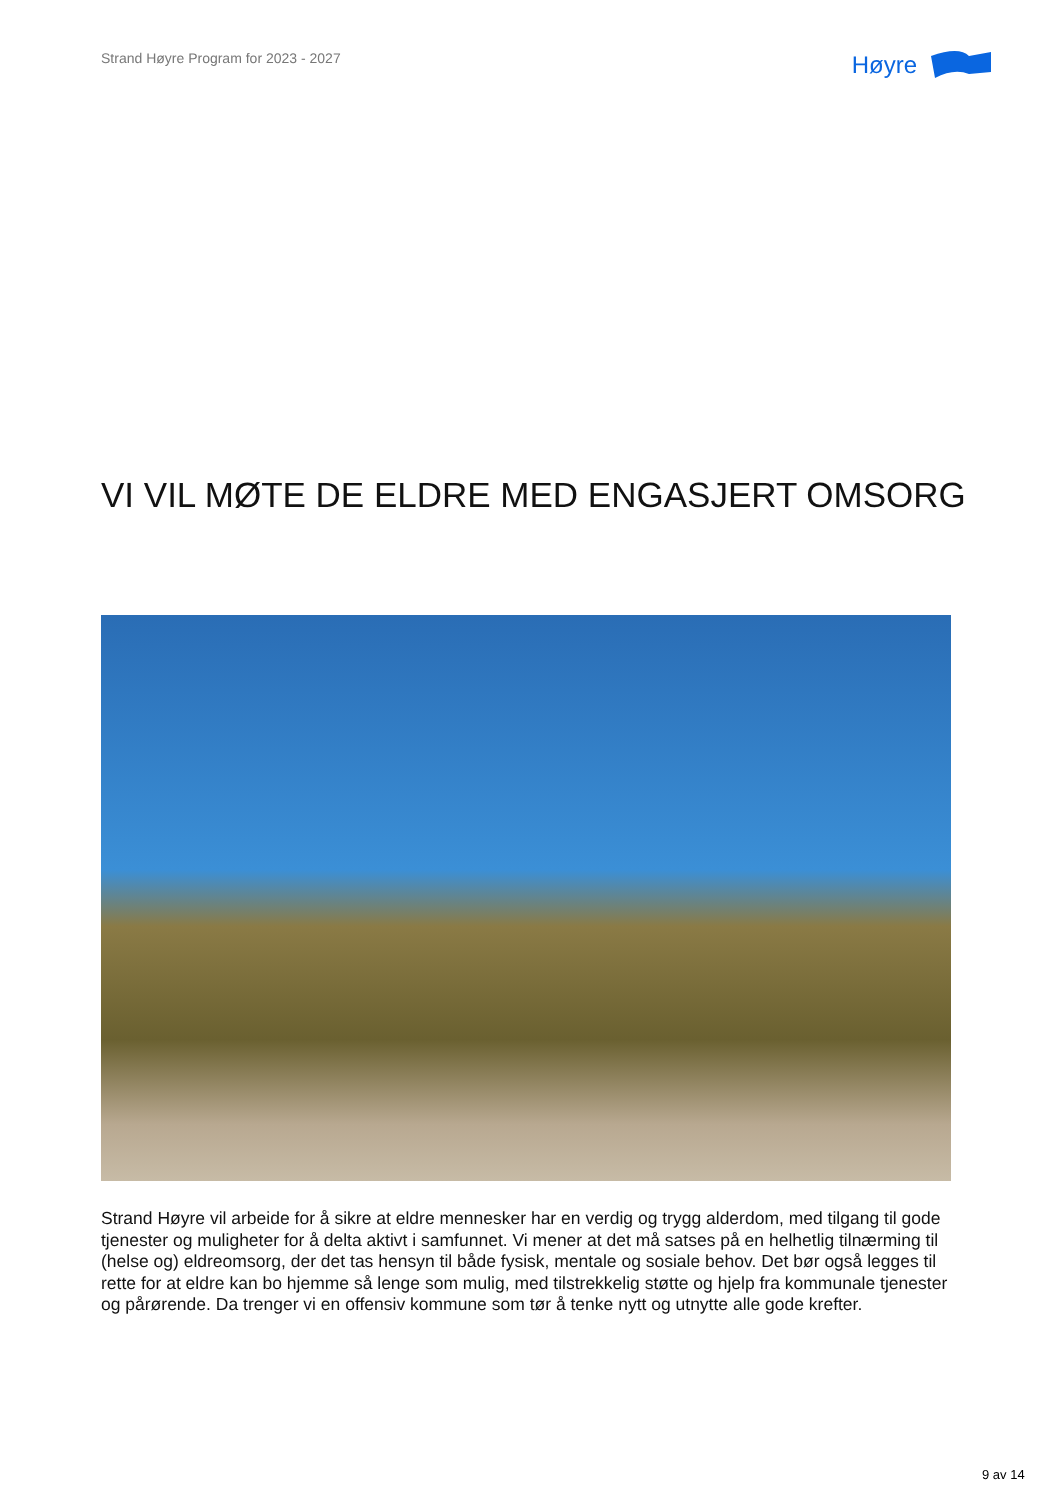Strand Høyre Program for 2023 - 2027
Høyre
VI VIL MØTE DE ELDRE MED ENGASJERT OMSORG
Strand Høyre vil arbeide for å sikre at eldre mennesker har en verdig og trygg alderdom, med tilgang til gode tjenester og muligheter for å delta aktivt i samfunnet. Vi mener at det må satses på en helhetlig tilnærming til (helse og) eldreomsorg, der det tas hensyn til både fysisk, mentale og sosiale behov. Det bør også legges til rette for at eldre kan bo hjemme så lenge som mulig, med tilstrekkelig støtte og hjelp fra kommunale tjenester og pårørende. Da trenger vi en offensiv kommune som tør å tenke nytt og utnytte alle gode krefter.
9 av 14